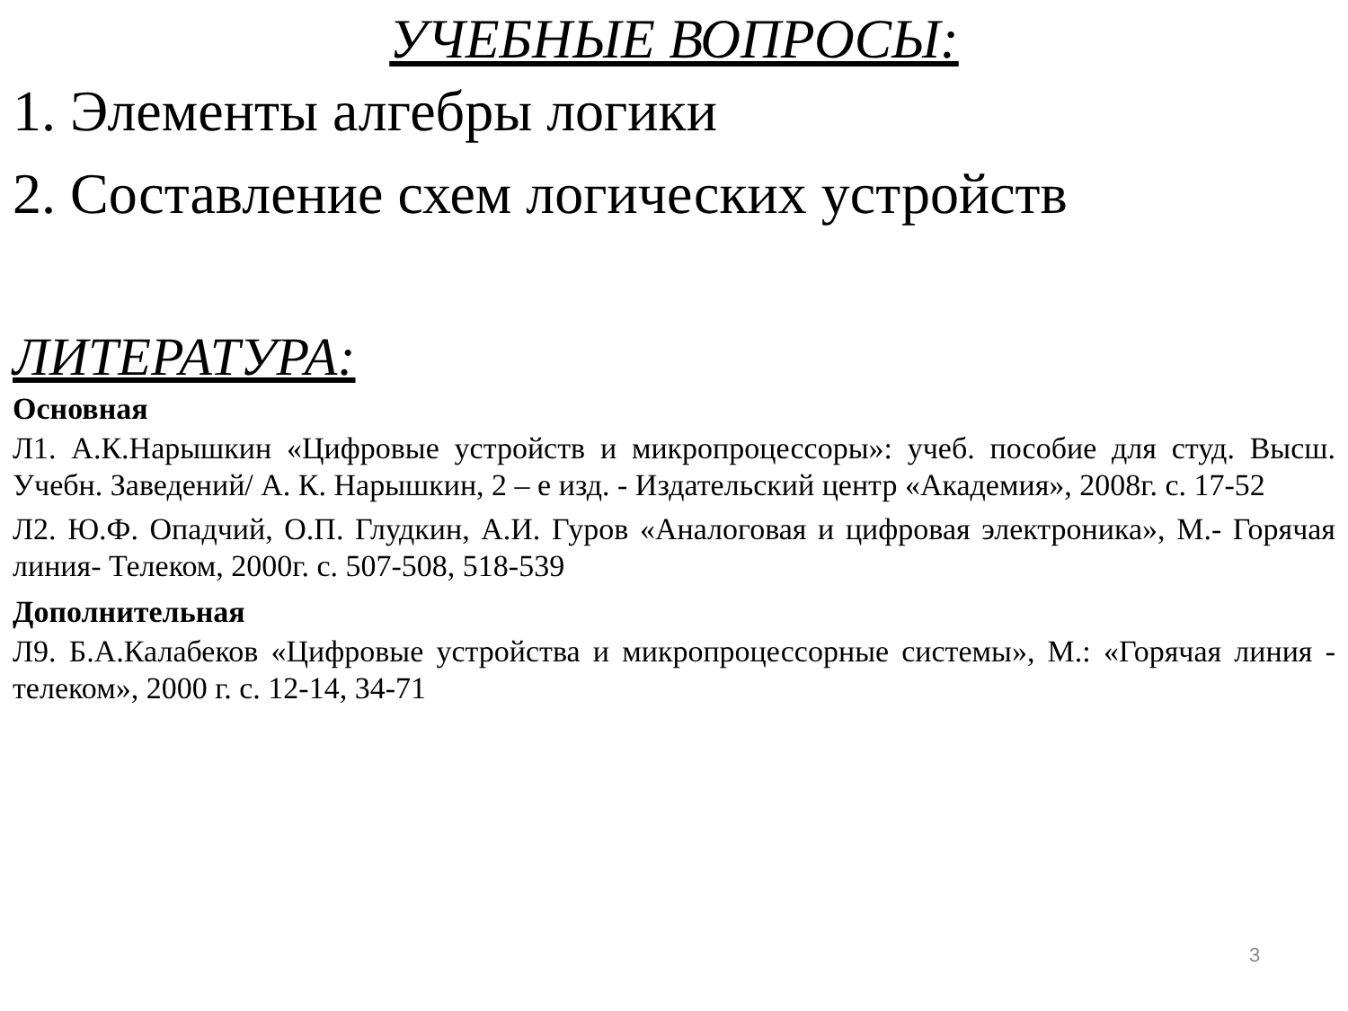УЧЕБНЫЕ ВОПРОСЫ:
1. Элементы алгебры логики
2. Составление схем логических устройств
ЛИТЕРАТУРА:
Основная
Л1. А.К.Нарышкин «Цифровые устройств и микропроцессоры»: учеб. пособие для студ. Высш. Учебн. Заведений/ А. К. Нарышкин, 2 – е изд. - Издательский центр «Академия», 2008г. с. 17-52
Л2. Ю.Ф. Опадчий, О.П. Глудкин, А.И. Гуров «Аналоговая и цифровая электроника», М.- Горячая линия- Телеком, 2000г. с. 507-508, 518-539
Дополнительная
Л9. Б.А.Калабеков «Цифровые устройства и микропроцессорные системы», М.: «Горячая линия - телеком», 2000 г. с. 12-14, 34-71
3